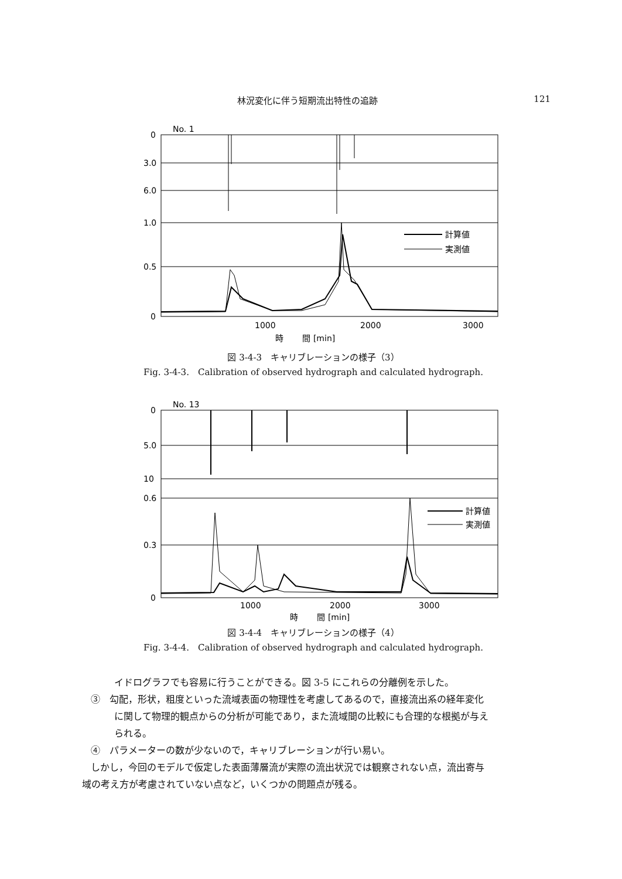林況変化に伴う短期流出特性の追跡 121
No. 1
0
3.0
6.0
1.0
0.5
0
計算値
実測値
1000
2000
3000
時　　 間 [min]
図 3-4-3　キャリブレーションの様子（3）
Fig. 3-4-3.　Calibration of observed hydrograph and calculated hydrograph.
No. 13
0
5.0
10
0.6
0.3
0
計算値
実測値
1000
2000
3000
時　　 間 [min]
図 3-4-4　キャリブレーションの様子（4）
Fig. 3-4-4.　Calibration of observed hydrograph and calculated hydrograph.
イドログラフでも容易に行うことができる。図 3-5 にこれらの分離例を示した。
③　勾配，形状，粗度といった流域表面の物理性を考慮してあるので，直接流出系の経年変化
に関して物理的観点からの分析が可能であり，また流域間の比較にも合理的な根拠が与え
られる。
④　パラメーターの数が少ないので，キャリブレーションが行い易い。
しかし，今回のモデルで仮定した表面薄層流が実際の流出状況では観察されない点，流出寄与
域の考え方が考慮されていない点など，いくつかの問題点が残る。